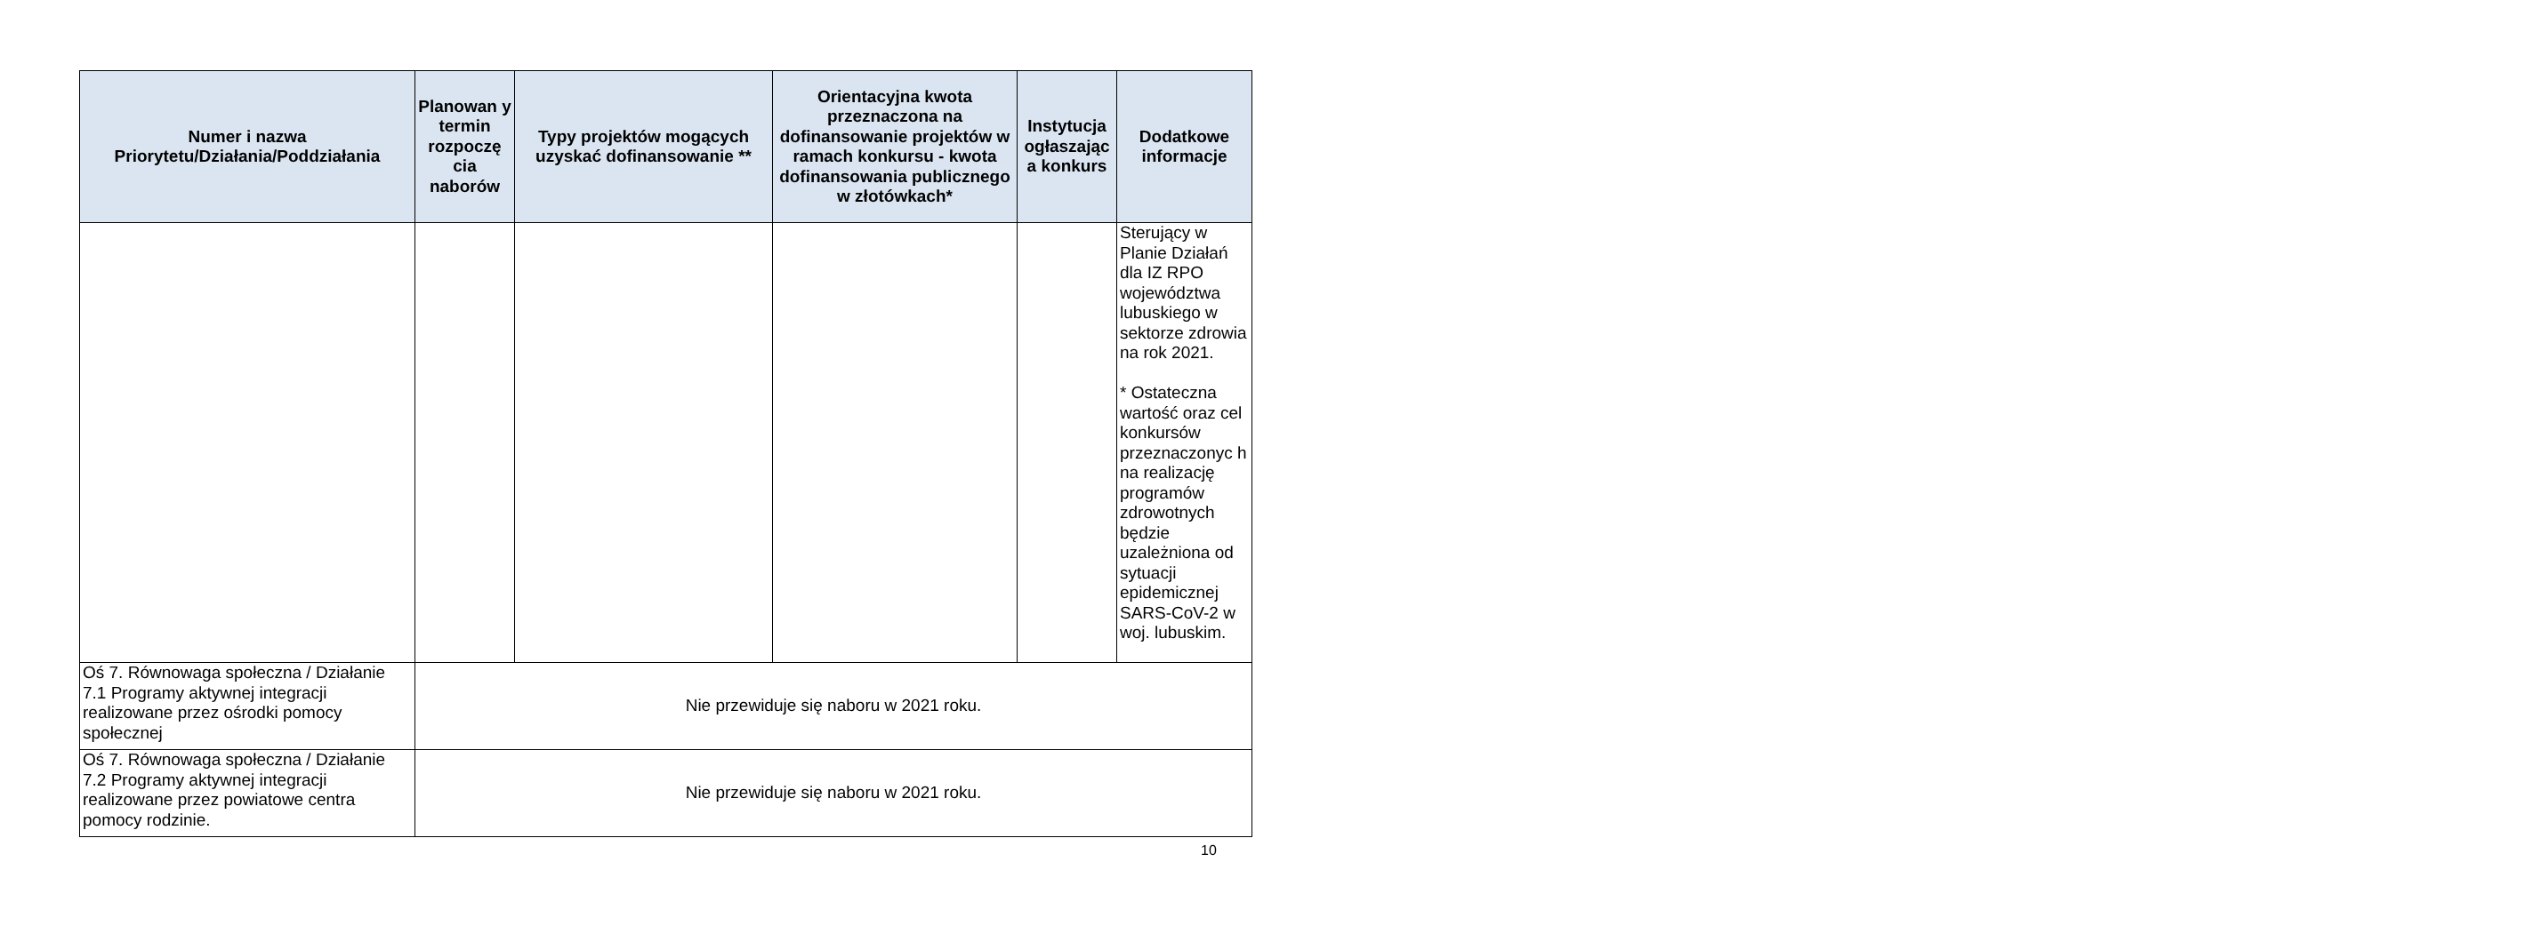| Numer i nazwa Priorytetu/Działania/Poddziałania | Planowan y termin rozpoczę cia naborów | Typy projektów mogących uzyskać dofinansowanie ** | Orientacyjna kwota przeznaczona na dofinansowanie projektów w ramach konkursu - kwota dofinansowania publicznego w złotówkach* | Instytucja ogłaszając a konkurs | Dodatkowe informacje |
| --- | --- | --- | --- | --- | --- |
| | | | | | Sterujący w Planie Działań dla IZ RPO województwa lubuskiego w sektorze zdrowia na rok 2021. * Ostateczna wartość oraz cel konkursów przeznaczonyc h na realizację programów zdrowotnych będzie uzależniona od sytuacji epidemicznej SARS-CoV-2 w woj. lubuskim. |
| Oś 7. Równowaga społeczna / Działanie 7.1 Programy aktywnej integracji realizowane przez ośrodki pomocy społecznej | Nie przewiduje się naboru w 2021 roku. | | | | |
| Oś 7. Równowaga społeczna / Działanie 7.2 Programy aktywnej integracji realizowane przez powiatowe centra pomocy rodzinie. | Nie przewiduje się naboru w 2021 roku. | | | | |
10